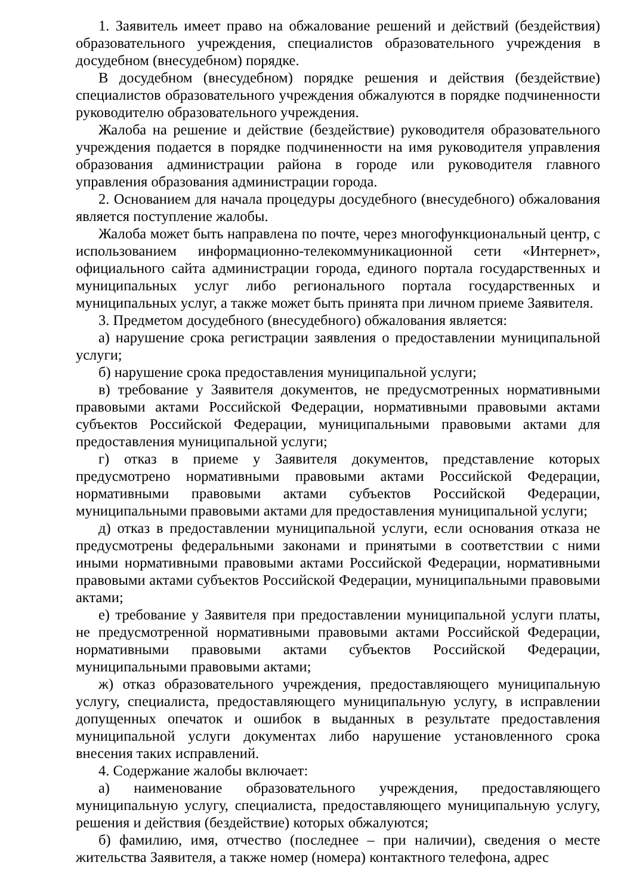1. Заявитель имеет право на обжалование решений и действий (бездействия) образовательного учреждения, специалистов образовательного учреждения в досудебном (внесудебном) порядке.
В досудебном (внесудебном) порядке решения и действия (бездействие) специалистов образовательного учреждения обжалуются в порядке подчиненности руководителю образовательного учреждения.
Жалоба на решение и действие (бездействие) руководителя образовательного учреждения подается в порядке подчиненности на имя руководителя управления образования администрации района в городе или руководителя главного управления образования администрации города.
2. Основанием для начала процедуры досудебного (внесудебного) обжалования является поступление жалобы.
Жалоба может быть направлена по почте, через многофункциональный центр, с использованием информационно-телекоммуникационной сети «Интернет», официального сайта администрации города, единого портала государственных и муниципальных услуг либо регионального портала государственных и муниципальных услуг, а также может быть принята при личном приеме Заявителя.
3. Предметом досудебного (внесудебного) обжалования является:
а) нарушение срока регистрации заявления о предоставлении муниципальной услуги;
б) нарушение срока предоставления муниципальной услуги;
в) требование у Заявителя документов, не предусмотренных нормативными правовыми актами Российской Федерации, нормативными правовыми актами субъектов Российской Федерации, муниципальными правовыми актами для предоставления муниципальной услуги;
г) отказ в приеме у Заявителя документов, представление которых предусмотрено нормативными правовыми актами Российской Федерации, нормативными правовыми актами субъектов Российской Федерации, муниципальными правовыми актами для предоставления муниципальной услуги;
д) отказ в предоставлении муниципальной услуги, если основания отказа не предусмотрены федеральными законами и принятыми в соответствии с ними иными нормативными правовыми актами Российской Федерации, нормативными правовыми актами субъектов Российской Федерации, муниципальными правовыми актами;
е) требование у Заявителя при предоставлении муниципальной услуги платы, не предусмотренной нормативными правовыми актами Российской Федерации, нормативными правовыми актами субъектов Российской Федерации, муниципальными правовыми актами;
ж) отказ образовательного учреждения, предоставляющего муниципальную услугу, специалиста, предоставляющего муниципальную услугу, в исправлении допущенных опечаток и ошибок в выданных в результате предоставления муниципальной услуги документах либо нарушение установленного срока внесения таких исправлений.
4. Содержание жалобы включает:
а) наименование образовательного учреждения, предоставляющего муниципальную услугу, специалиста, предоставляющего муниципальную услугу, решения и действия (бездействие) которых обжалуются;
б) фамилию, имя, отчество (последнее – при наличии), сведения о месте жительства Заявителя, а также номер (номера) контактного телефона, адрес